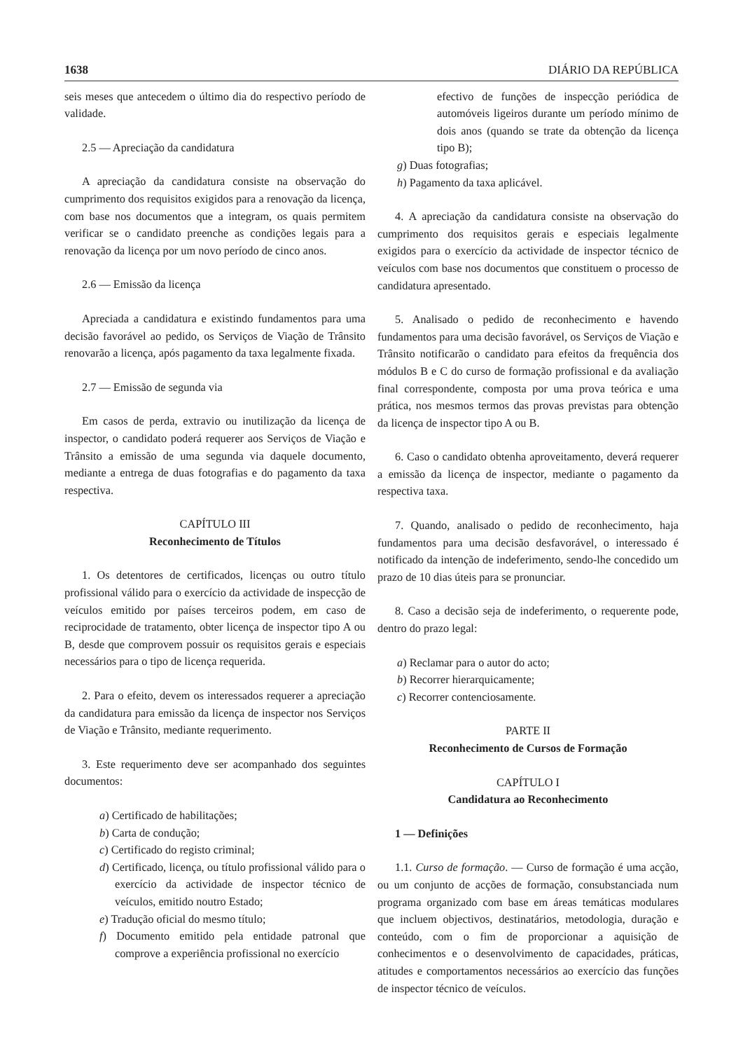1638 DIÁRIO DA REPÚBLICA
seis meses que antecedem o último dia do respectivo período de validade.
2.5 — Apreciação da candidatura
A apreciação da candidatura consiste na observação do cumprimento dos requisitos exigidos para a renovação da licença, com base nos documentos que a integram, os quais permitem verificar se o candidato preenche as condições legais para a renovação da licença por um novo período de cinco anos.
2.6 — Emissão da licença
Apreciada a candidatura e existindo fundamentos para uma decisão favorável ao pedido, os Serviços de Viação de Trânsito renovarão a licença, após pagamento da taxa legalmente fixada.
2.7 — Emissão de segunda via
Em casos de perda, extravio ou inutilização da licença de inspector, o candidato poderá requerer aos Serviços de Viação e Trânsito a emissão de uma segunda via daquele documento, mediante a entrega de duas fotografias e do pagamento da taxa respectiva.
CAPÍTULO III
Reconhecimento de Títulos
1. Os detentores de certificados, licenças ou outro título profissional válido para o exercício da actividade de inspecção de veículos emitido por países terceiros podem, em caso de reciprocidade de tratamento, obter licença de inspector tipo A ou B, desde que comprovem possuir os requisitos gerais e especiais necessários para o tipo de licença requerida.
2. Para o efeito, devem os interessados requerer a apreciação da candidatura para emissão da licença de inspector nos Serviços de Viação e Trânsito, mediante requerimento.
3. Este requerimento deve ser acompanhado dos seguintes documentos:
a) Certificado de habilitações;
b) Carta de condução;
c) Certificado do registo criminal;
d) Certificado, licença, ou título profissional válido para o exercício da actividade de inspector técnico de veículos, emitido noutro Estado;
e) Tradução oficial do mesmo título;
f) Documento emitido pela entidade patronal que comprove a experiência profissional no exercício
efectivo de funções de inspecção periódica de automóveis ligeiros durante um período mínimo de dois anos (quando se trate da obtenção da licença tipo B);
g) Duas fotografias;
h) Pagamento da taxa aplicável.
4. A apreciação da candidatura consiste na observação do cumprimento dos requisitos gerais e especiais legalmente exigidos para o exercício da actividade de inspector técnico de veículos com base nos documentos que constituem o processo de candidatura apresentado.
5. Analisado o pedido de reconhecimento e havendo fundamentos para uma decisão favorável, os Serviços de Viação e Trânsito notificarão o candidato para efeitos da frequência dos módulos B e C do curso de formação profissional e da avaliação final correspondente, composta por uma prova teórica e uma prática, nos mesmos termos das provas previstas para obtenção da licença de inspector tipo A ou B.
6. Caso o candidato obtenha aproveitamento, deverá requerer a emissão da licença de inspector, mediante o pagamento da respectiva taxa.
7. Quando, analisado o pedido de reconhecimento, haja fundamentos para uma decisão desfavorável, o interessado é notificado da intenção de indeferimento, sendo-lhe concedido um prazo de 10 dias úteis para se pronunciar.
8. Caso a decisão seja de indeferimento, o requerente pode, dentro do prazo legal:
a) Reclamar para o autor do acto;
b) Recorrer hierarquicamente;
c) Recorrer contenciosamente.
PARTE II
Reconhecimento de Cursos de Formação
CAPÍTULO I
Candidatura ao Reconhecimento
1 — Definições
1.1. Curso de formação. — Curso de formação é uma acção, ou um conjunto de acções de formação, consubstanciada num programa organizado com base em áreas temáticas modulares que incluem objectivos, destinatários, metodologia, duração e conteúdo, com o fim de proporcionar a aquisição de conhecimentos e o desenvolvimento de capacidades, práticas, atitudes e comportamentos necessários ao exercício das funções de inspector técnico de veículos.